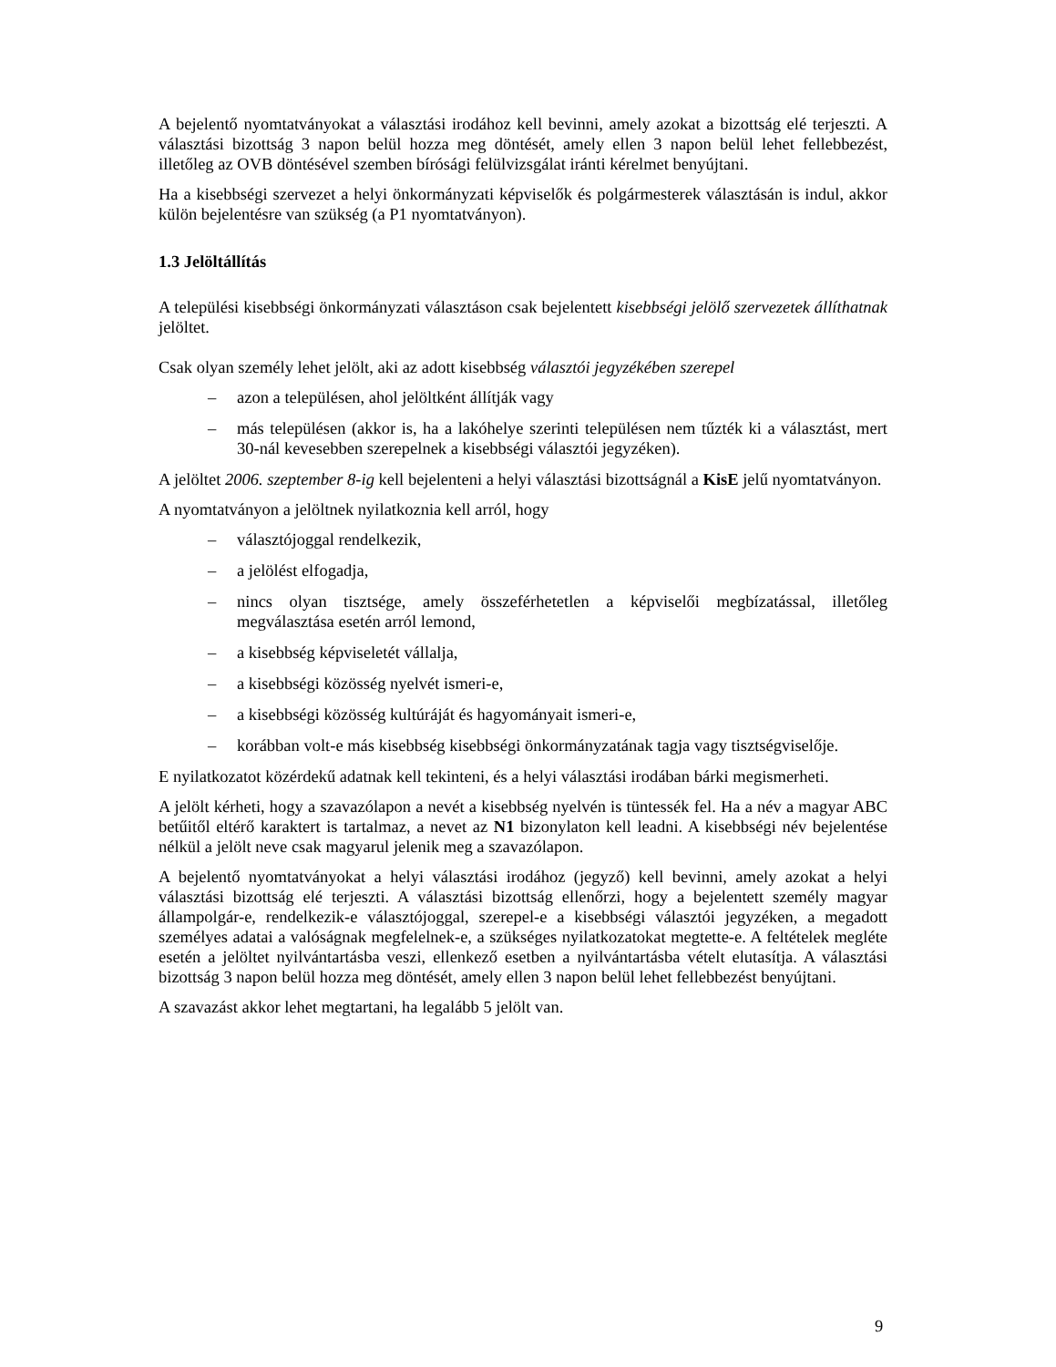A bejelentő nyomtatványokat a választási irodához kell bevinni, amely azokat a bizottság elé terjeszti. A választási bizottság 3 napon belül hozza meg döntését, amely ellen 3 napon belül lehet fellebbezést, illetőleg az OVB döntésével szemben bírósági felülvizsgálat iránti kérelmet benyújtani.
Ha a kisebbségi szervezet a helyi önkormányzati képviselők és polgármesterek választásán is indul, akkor külön bejelentésre van szükség (a P1 nyomtatványon).
1.3 Jelöltállítás
A települési kisebbségi önkormányzati választáson csak bejelentett kisebbségi jelölő szervezetek állíthatnak jelöltet.
Csak olyan személy lehet jelölt, aki az adott kisebbség választói jegyzékében szerepel
– azon a településen, ahol jelöltként állítják vagy
– más településen (akkor is, ha a lakóhelye szerinti településen nem tűzték ki a választást, mert 30-nál kevesebben szerepelnek a kisebbségi választói jegyzéken).
A jelöltet 2006. szeptember 8-ig kell bejelenteni a helyi választási bizottságnál a KisE jelű nyomtatványon.
A nyomtatványon a jelöltnek nyilatkoznia kell arról, hogy
– választójoggal rendelkezik,
– a jelölést elfogadja,
– nincs olyan tisztsége, amely összeférhetetlen a képviselői megbízatással, illetőleg megválasztása esetén arról lemond,
– a kisebbség képviseletét vállalja,
– a kisebbségi közösség nyelvét ismeri-e,
– a kisebbségi közösség kultúráját és hagyományait ismeri-e,
– korábban volt-e más kisebbség kisebbségi önkormányzatának tagja vagy tisztségviselője.
E nyilatkozatot közérdekű adatnak kell tekinteni, és a helyi választási irodában bárki megismerheti.
A jelölt kérheti, hogy a szavazólapon a nevét a kisebbség nyelvén is tüntessék fel. Ha a név a magyar ABC betűitől eltérő karaktert is tartalmaz, a nevet az N1 bizonylaton kell leadni. A kisebbségi név bejelentése nélkül a jelölt neve csak magyarul jelenik meg a szavazólapon.
A bejelentő nyomtatványokat a helyi választási irodához (jegyző) kell bevinni, amely azokat a helyi választási bizottság elé terjeszti. A választási bizottság ellenőrzi, hogy a bejelentett személy magyar állampolgár-e, rendelkezik-e választójoggal, szerepel-e a kisebbségi választói jegyzéken, a megadott személyes adatai a valóságnak megfelelnek-e, a szükséges nyilatkozatokat megtette-e. A feltételek megléte esetén a jelöltet nyilvántartásba veszi, ellenkező esetben a nyilvántartásba vételt elutasítja. A választási bizottság 3 napon belül hozza meg döntését, amely ellen 3 napon belül lehet fellebbezést benyújtani.
A szavazást akkor lehet megtartani, ha legalább 5 jelölt van.
9